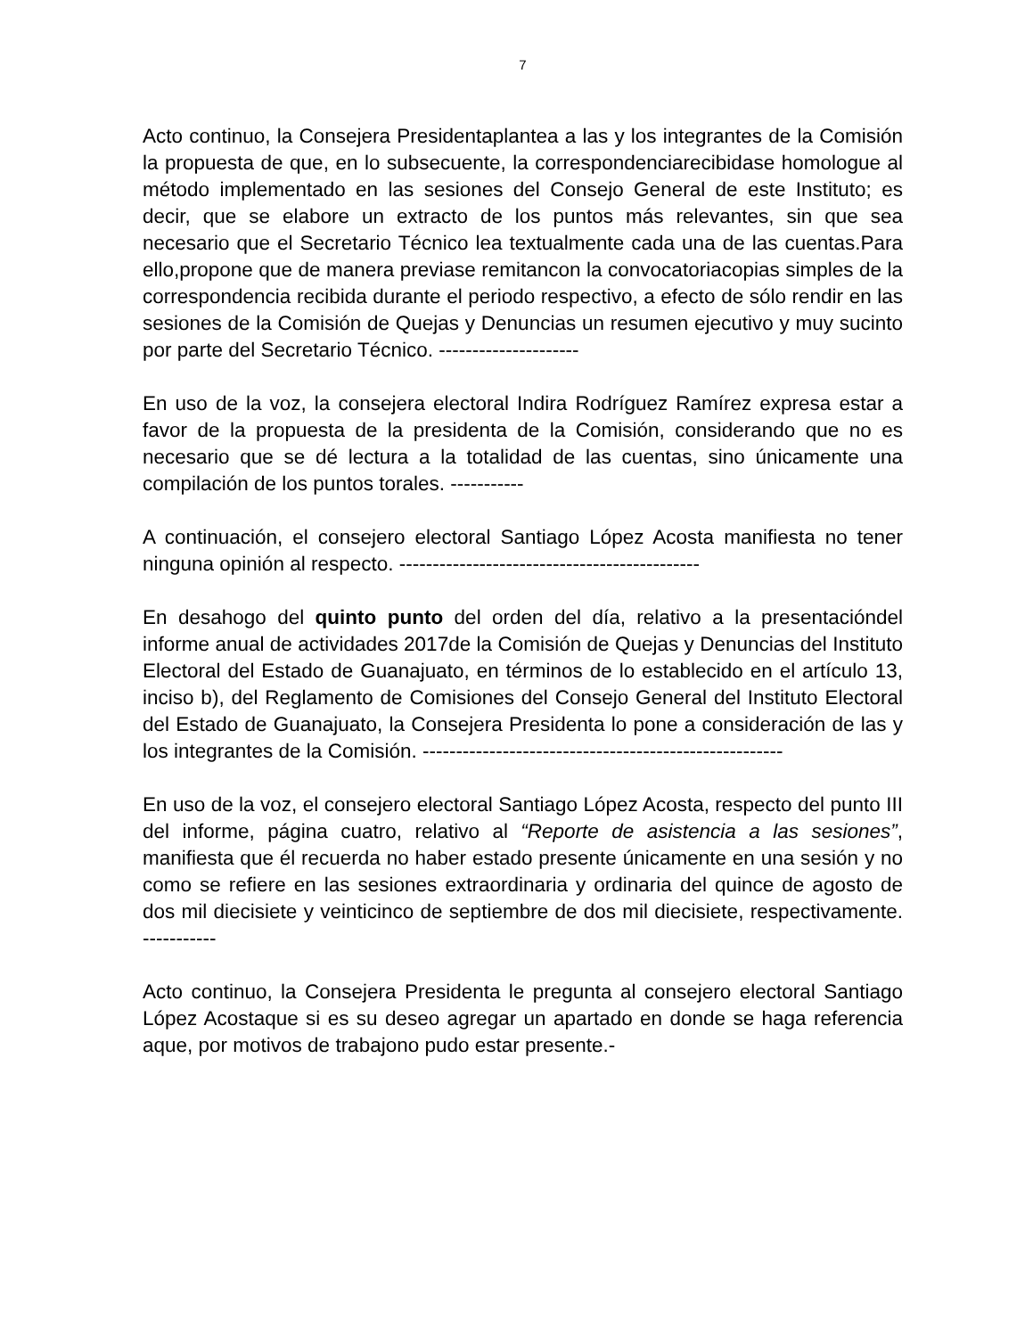7
Acto continuo, la Consejera Presidentaplantea a las y los integrantes de la Comisión la propuesta de que, en lo subsecuente, la correspondenciarecibidase homologue al método implementado en las sesiones del Consejo General de este Instituto; es decir, que se elabore un extracto de los puntos más relevantes, sin que sea necesario que el Secretario Técnico lea textualmente cada una de las cuentas.Para ello,propone que de manera previase remitancon la convocatoriacopias simples de la correspondencia recibida durante el periodo respectivo, a efecto de sólo rendir en las sesiones de la Comisión de Quejas y Denuncias un resumen ejecutivo y muy sucinto por parte del Secretario Técnico. ---------------------
En uso de la voz, la consejera electoral Indira Rodríguez Ramírez expresa estar a favor de la propuesta de la presidenta de la Comisión, considerando que no es necesario que se dé lectura a la totalidad de las cuentas, sino únicamente una compilación de los puntos torales. -----------
A continuación, el consejero electoral Santiago López Acosta manifiesta no tener ninguna opinión al respecto. ---------------------------------------------
En desahogo del quinto punto del orden del día, relativo a la presentacióndel informe anual de actividades 2017de la Comisión de Quejas y Denuncias del Instituto Electoral del Estado de Guanajuato, en términos de lo establecido en el artículo 13, inciso b), del Reglamento de Comisiones del Consejo General del Instituto Electoral del Estado de Guanajuato, la Consejera Presidenta lo pone a consideración de las y los integrantes de la Comisión. ------------------------------------------------------
En uso de la voz, el consejero electoral Santiago López Acosta, respecto del punto III del informe, página cuatro, relativo al “Reporte de asistencia a las sesiones”, manifiesta que él recuerda no haber estado presente únicamente en una sesión y no como se refiere en las sesiones extraordinaria y ordinaria del quince de agosto de dos mil diecisiete y veinticinco de septiembre de dos mil diecisiete, respectivamente. -----------
Acto continuo, la Consejera Presidenta le pregunta al consejero electoral Santiago López Acostaque si es su deseo agregar un apartado en donde se haga referencia aque, por motivos de trabajono pudo estar presente.-